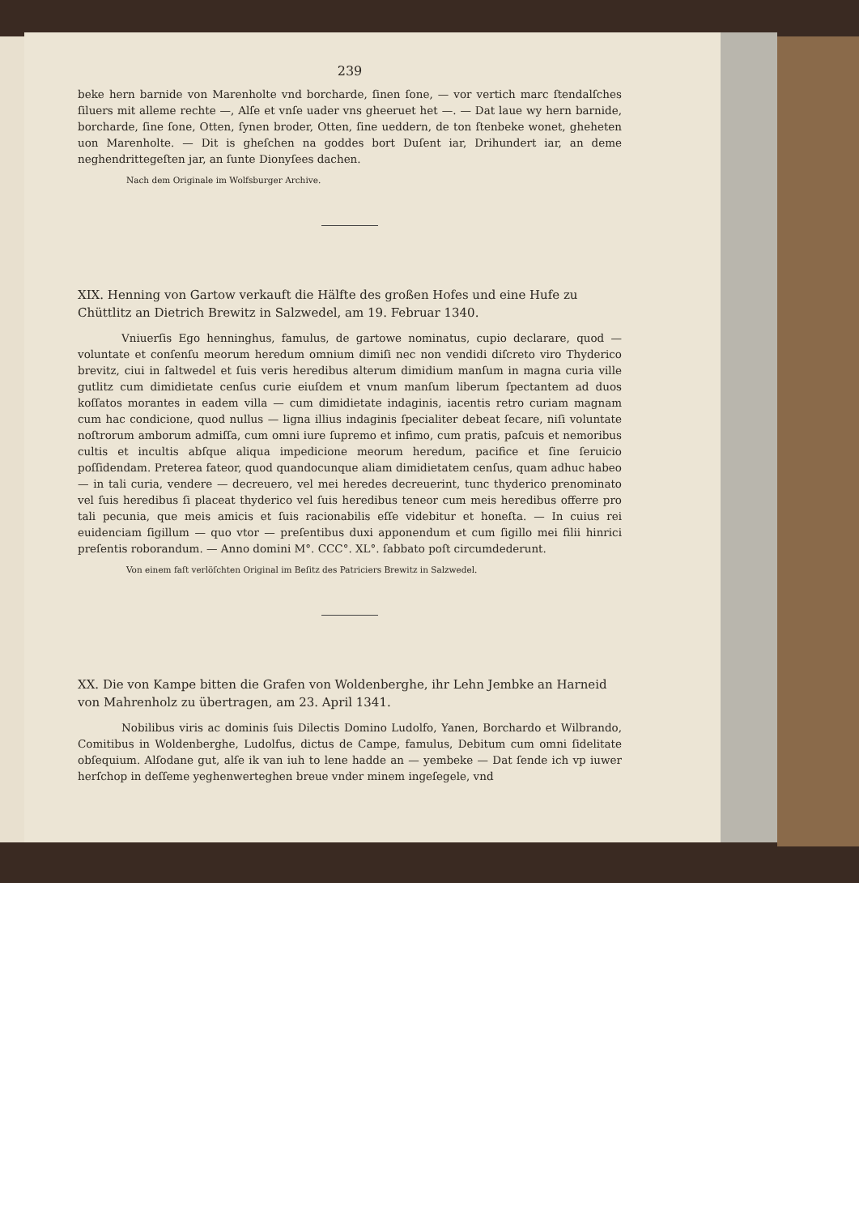239
beke hern barnide von Marenholte vnd borcharde, ſinen ſone, — vor vertich marc ſtendalſches ſiluers mit alleme rechte —, Alſe et vnſe uader vns gheeruet het —. — Dat laue wy hern barnide, borcharde, ſine ſone, Otten, ſynen broder, Otten, ſine ueddern, de ton ſtenbeke wonet, gheheten uon Marenholte. — Dit is gheſchen na goddes bort Duſent iar, Drihundert iar, an deme neghendrittegeſten jar, an ſunte Dionyſees dachen.
Nach dem Originale im Wolfsburger Archive.
XIX. Henning von Gartow verkauft die Hälfte des großen Hofes und eine Hufe zu Chüttlitz an Dietrich Brewitz in Salzwedel, am 19. Februar 1340.
Vniuerſis Ego henninghus, famulus, de gartowe nominatus, cupio declarare, quod — voluntate et conſenſu meorum heredum omnium dimiſi nec non vendidi diſcreto viro Thyderico brevitz, ciui in ſaltwedel et ſuis veris heredibus alterum dimidium manſum in magna curia ville gutlitz cum dimidietate cenſus curie eiuſdem et vnum manſum liberum ſpectantem ad duos koſſatos morantes in eadem villa — cum dimidietate indaginis, iacentis retro curiam magnam cum hac condicione, quod nullus — ligna illius indaginis ſpecialiter debeat ſecare, niſi voluntate noſtrorum amborum admiſſa, cum omni iure ſupremo et infimo, cum pratis, paſcuis et nemoribus cultis et incultis abſque aliqua impedicione meorum heredum, pacifice et ſine ſeruicio poſſidendam. Preterea fateor, quod quandocunque aliam dimidietatem cenſus, quam adhuc habeo — in tali curia, vendere — decreuero, vel mei heredes decreuerint, tunc thyderico prenominato vel ſuis heredibus ſi placeat thyderico vel ſuis heredibus teneor cum meis heredibus offerre pro tali pecunia, que meis amicis et ſuis racionabilis eſſe videbitur et honeſta. — In cuius rei euidenciam ſigillum — quo vtor — preſentibus duxi apponendum et cum ſigillo mei filii hinrici preſentis roborandum. — Anno domini M°. CCC°. XL°. ſabbato poſt circumdederunt.
Von einem faſt verlöſchten Original im Beſitz des Patriciers Brewitz in Salzwedel.
XX. Die von Kampe bitten die Grafen von Woldenberghe, ihr Lehn Jembke an Harneid von Mahrenholz zu übertragen, am 23. April 1341.
Nobilibus viris ac dominis ſuis Dilectis Domino Ludolfo, Yanen, Borchardo et Wilbrando, Comitibus in Woldenberghe, Ludolfus, dictus de Campe, famulus, Debitum cum omni ſidelitate obſequium. Alſodane gut, alſe ik van iuh to lene hadde an — yembeke — Dat ſende ich vp iuwer herſchop in deſſeme yeghenwerteghen breue vnder minem ingeſegele, vnd